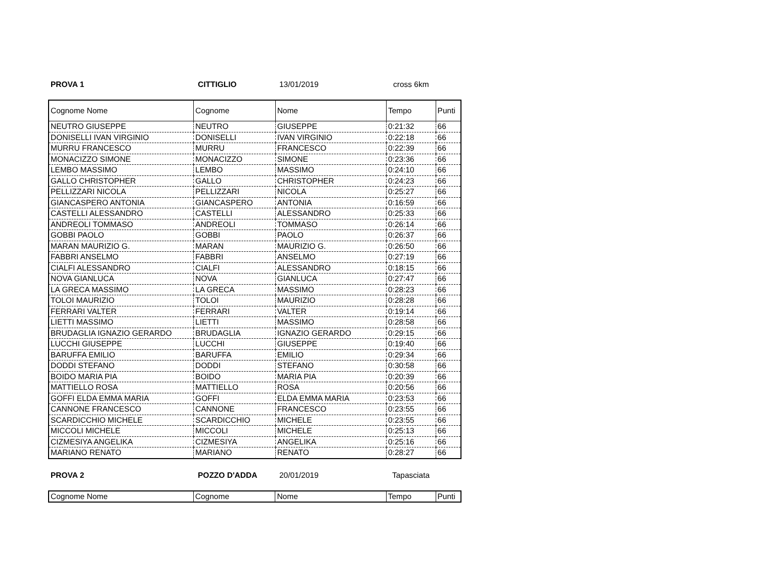PROVA 1 CITTIGLIO 13/01/2019 cross 6km
| Cognome Nome | Cognome | Nome | Tempo | Punti |
| NEUTRO GIUSEPPE | NEUTRO | GIUSEPPE | 0:21:32 | 66 |
| DONISELLI IVAN VIRGINIO | DONISELLI | IVAN VIRGINIO | 0:22:18 | 66 |
| MURRU FRANCESCO | MURRU | FRANCESCO | 0:22:39 | 66 |
| MONACIZZO SIMONE | MONACIZZO | SIMONE | 0:23:36 | 66 |
| LEMBO MASSIMO | LEMBO | MASSIMO | 0:24:10 | 66 |
| GALLO CHRISTOPHER | GALLO | CHRISTOPHER | 0:24:23 | 66 |
| PELLIZZARI NICOLA | PELLIZZARI | NICOLA | 0:25:27 | 66 |
| GIANCASPERO ANTONIA | GIANCASPERO | ANTONIA | 0:16:59 | 66 |
| CASTELLI ALESSANDRO | CASTELLI | ALESSANDRO | 0:25:33 | 66 |
| ANDREOLI TOMMASO | ANDREOLI | TOMMASO | 0:26:14 | 66 |
| GOBBI PAOLO | GOBBI | PAOLO | 0:26:37 | 66 |
| MARAN MAURIZIO G. | MARAN | MAURIZIO G. | 0:26:50 | 66 |
| FABBRI ANSELMO | FABBRI | ANSELMO | 0:27:19 | 66 |
| CIALFI ALESSANDRO | CIALFI | ALESSANDRO | 0:18:15 | 66 |
| NOVA GIANLUCA | NOVA | GIANLUCA | 0:27:47 | 66 |
| LA GRECA MASSIMO | LA GRECA | MASSIMO | 0:28:23 | 66 |
| TOLOI MAURIZIO | TOLOI | MAURIZIO | 0:28:28 | 66 |
| FERRARI VALTER | FERRARI | VALTER | 0:19:14 | 66 |
| LIETTI MASSIMO | LIETTI | MASSIMO | 0:28:58 | 66 |
| BRUDAGLIA IGNAZIO GERARDO | BRUDAGLIA | IGNAZIO GERARDO | 0:29:15 | 66 |
| LUCCHI GIUSEPPE | LUCCHI | GIUSEPPE | 0:19:40 | 66 |
| BARUFFA EMILIO | BARUFFA | EMILIO | 0:29:34 | 66 |
| DODDI STEFANO | DODDI | STEFANO | 0:30:58 | 66 |
| BOIDO MARIA PIA | BOIDO | MARIA PIA | 0:20:39 | 66 |
| MATTIELLO ROSA | MATTIELLO | ROSA | 0:20:56 | 66 |
| GOFFI ELDA EMMA MARIA | GOFFI | ELDA EMMA MARIA | 0:23:53 | 66 |
| CANNONE FRANCESCO | CANNONE | FRANCESCO | 0:23:55 | 66 |
| SCARDICCHIO MICHELE | SCARDICCHIO | MICHELE | 0:23:55 | 66 |
| MICCOLI MICHELE | MICCOLI | MICHELE | 0:25:13 | 66 |
| CIZMESIYA ANGELIKA | CIZMESIYA | ANGELIKA | 0:25:16 | 66 |
| MARIANO RENATO | MARIANO | RENATO | 0:28:27 | 66 |
PROVA 2 POZZO D'ADDA 20/01/2019 Tapasciata
| Cognome Nome | Cognome | Nome | Tempo | Punti |